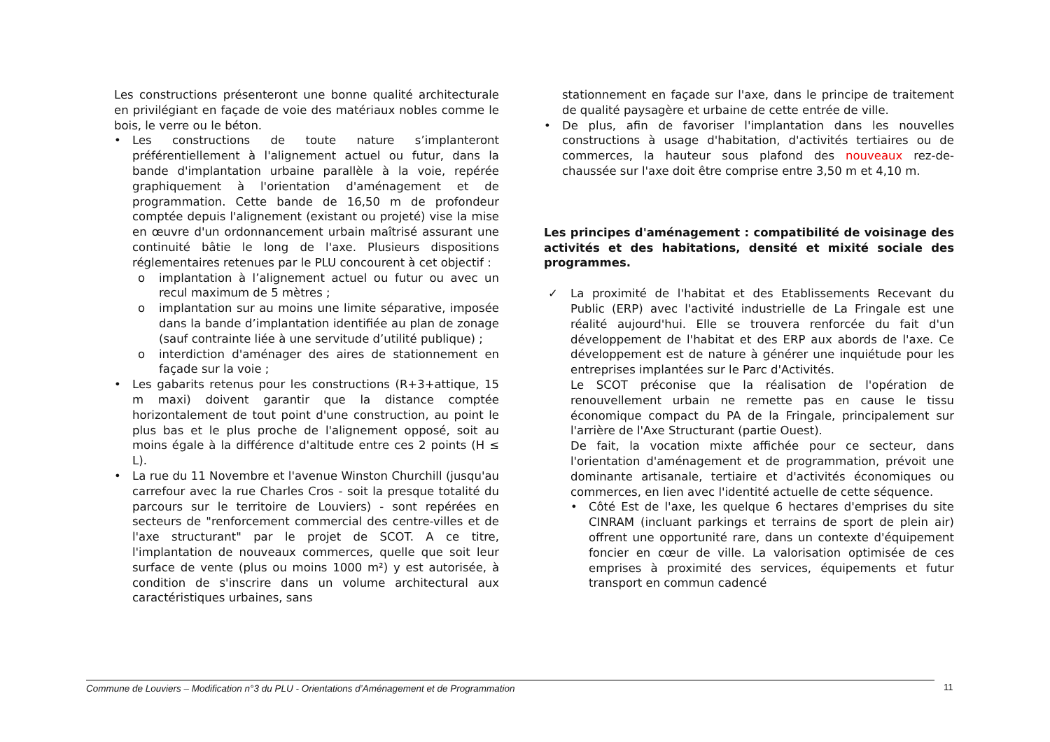Les constructions présenteront une bonne qualité architecturale en privilégiant en façade de voie des matériaux nobles comme le bois, le verre ou le béton.
• Les constructions de toute nature s’implanteront préférentiellement à l'alignement actuel ou futur, dans la bande d'implantation urbaine parallèle à la voie, repérée graphiquement à l'orientation d'aménagement et de programmation. Cette bande de 16,50 m de profondeur comptée depuis l'alignement (existant ou projeté) vise la mise en œuvre d'un ordonnancement urbain maîtrisé assurant une continuité bâtie le long de l'axe. Plusieurs dispositions réglementaires retenues par le PLU concourent à cet objectif :
o implantation à l’alignement actuel ou futur ou avec un recul maximum de 5 mètres ;
o implantation sur au moins une limite séparative, imposée dans la bande d’implantation identifiée au plan de zonage (sauf contrainte liée à une servitude d’utilité publique) ;
o interdiction d'aménager des aires de stationnement en façade sur la voie ;
• Les gabarits retenus pour les constructions (R+3+attique, 15 m maxi) doivent garantir que la distance comptée horizontalement de tout point d'une construction, au point le plus bas et le plus proche de l'alignement opposé, soit au moins égale à la différence d'altitude entre ces 2 points (H ≤ L).
• La rue du 11 Novembre et l'avenue Winston Churchill (jusqu'au carrefour avec la rue Charles Cros - soit la presque totalité du parcours sur le territoire de Louviers) - sont repérées en secteurs de "renforcement commercial des centre-villes et de l'axe structurant" par le projet de SCOT. A ce titre, l'implantation de nouveaux commerces, quelle que soit leur surface de vente (plus ou moins 1000 m²) y est autorisée, à condition de s'inscrire dans un volume architectural aux caractéristiques urbaines, sans
stationnement en façade sur l'axe, dans le principe de traitement de qualité paysagère et urbaine de cette entrée de ville.
• De plus, afin de favoriser l'implantation dans les nouvelles constructions à usage d'habitation, d'activités tertiaires ou de commerces, la hauteur sous plafond des nouveaux rez-de-chaussée sur l'axe doit être comprise entre 3,50 m et 4,10 m.
Les principes d'aménagement : compatibilité de voisinage des activités et des habitations, densité et mixité sociale des programmes.
✓
La proximité de l'habitat et des Etablissements Recevant du Public (ERP) avec l'activité industrielle de La Fringale est une réalité aujourd'hui. Elle se trouvera renforcée du fait d'un développement de l'habitat et des ERP aux abords de l'axe. Ce développement est de nature à générer une inquiétude pour les entreprises implantées sur le Parc d'Activités.
Le SCOT préconise que la réalisation de l'opération de renouvellement urbain ne remette pas en cause le tissu économique compact du PA de la Fringale, principalement sur l'arrière de l'Axe Structurant (partie Ouest).
De fait, la vocation mixte affichée pour ce secteur, dans l'orientation d'aménagement et de programmation, prévoit une dominante artisanale, tertiaire et d'activités économiques ou commerces, en lien avec l'identité actuelle de cette séquence.
• Côté Est de l'axe, les quelque 6 hectares d'emprises du site CINRAM (incluant parkings et terrains de sport de plein air) offrent une opportunité rare, dans un contexte d'équipement foncier en cœur de ville. La valorisation optimisée de ces emprises à proximité des services, équipements et futur transport en commun cadencé
Commune de Louviers – Modification n°3 du PLU - Orientations d’Aménagement et de Programmation 11